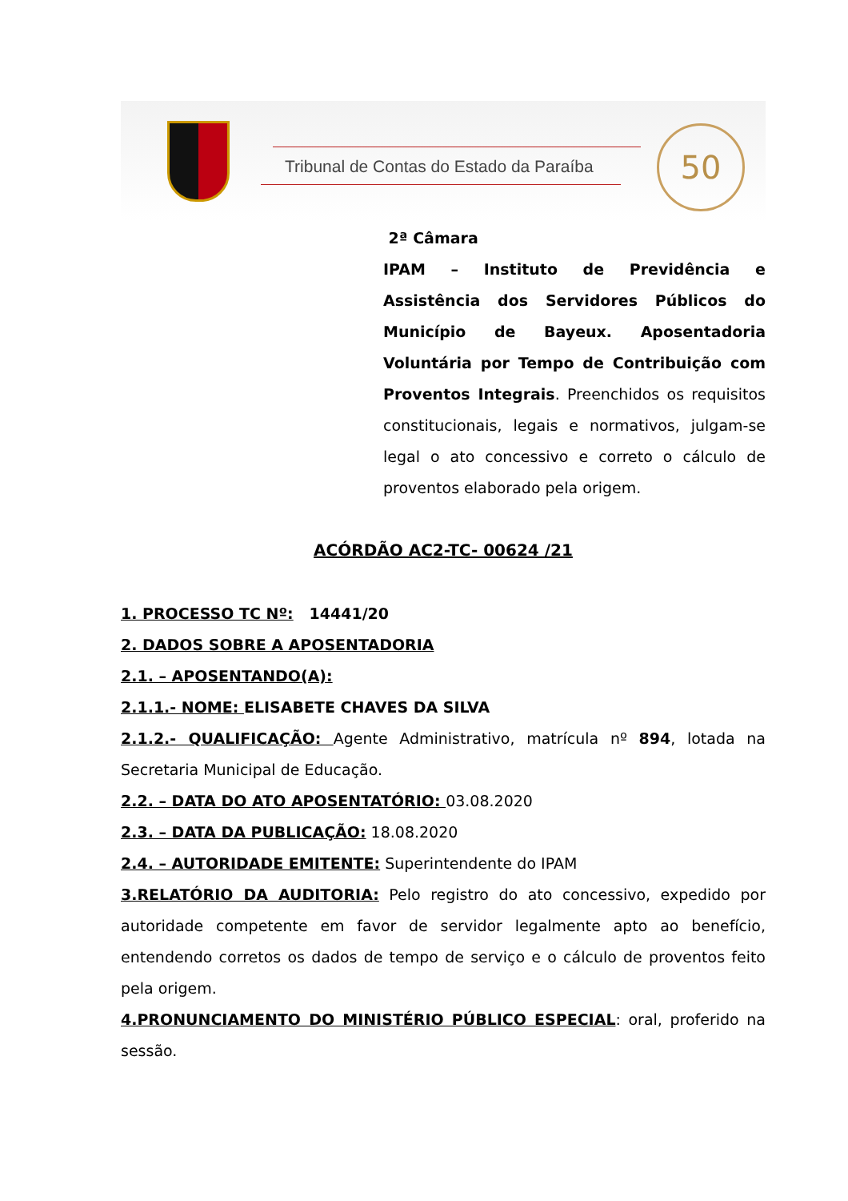Tribunal de Contas do Estado da Paraíba
50
2ª Câmara
IPAM – Instituto de Previdência e Assistência dos Servidores Públicos do Município de Bayeux. Aposentadoria Voluntária por Tempo de Contribuição com Proventos Integrais. Preenchidos os requisitos constitucionais, legais e normativos, julgam-se legal o ato concessivo e correto o cálculo de proventos elaborado pela origem.
ACÓRDÃO AC2-TC- 00624 /21
1. PROCESSO TC Nº: 14441/20
2. DADOS SOBRE A APOSENTADORIA
2.1. – APOSENTANDO(A):
2.1.1.- NOME: ELISABETE CHAVES DA SILVA
2.1.2.- QUALIFICAÇÃO: Agente Administrativo, matrícula nº 894, lotada na Secretaria Municipal de Educação.
2.2. – DATA DO ATO APOSENTATÓRIO: 03.08.2020
2.3. – DATA DA PUBLICAÇÃO: 18.08.2020
2.4. – AUTORIDADE EMITENTE: Superintendente do IPAM
3.RELATÓRIO DA AUDITORIA: Pelo registro do ato concessivo, expedido por autoridade competente em favor de servidor legalmente apto ao benefício, entendendo corretos os dados de tempo de serviço e o cálculo de proventos feito pela origem.
4.PRONUNCIAMENTO DO MINISTÉRIO PÚBLICO ESPECIAL: oral, proferido na sessão.